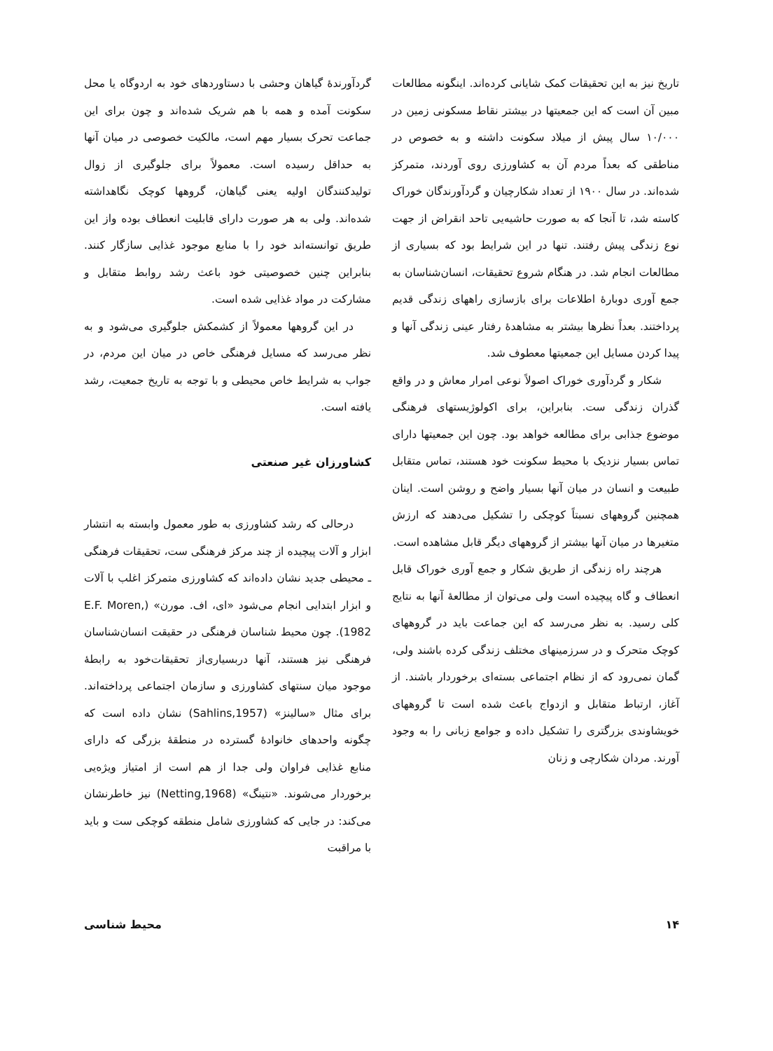تاریخ نیز به این تحقیقات کمک شایانی کرده‌اند. اینگونه مطالعات مبین آن است که این جمعیتها در بیشتر نقاط مسکونی زمین در ۱۰/۰۰۰ سال پیش از میلاد سکونت داشته و به خصوص در مناطقی که بعداً مردم آن به کشاورزی روی آوردند، متمرکز شده‌اند. در سال ۱۹۰۰ از تعداد شکارچیان و گردآورندگان خوراک کاسته شد، تا آنجا که به صورت حاشیه‌یی تاحد انقراض از جهت نوع زندگی پیش رفتند. تنها در این شرایط بود که بسیاری از مطالعات انجام شد. در هنگام شروع تحقیقات، انسان‌شناسان به جمع آوری دوبارهٔ اطلاعات برای بازسازی راههای زندگی قدیم پرداختند. بعداً نظرها بیشتر به مشاهدهٔ رفتار عینی زندگی آنها و پیدا کردن مسایل این جمعیتها معطوف شد.
شکار و گردآوری خوراک اصولاً نوعی امرار معاش و در واقع گذران زندگی ست. بنابراین، برای اکولوژیستهای فرهنگی موضوع جذابی برای مطالعه خواهد بود. چون این جمعیتها دارای تماس بسیار نزدیک با محیط سکونت خود هستند، تماس متقابل طبیعت و انسان در میان آنها بسیار واضح و روشن است. اینان همچنین گروههای نسبتاً کوچکی را تشکیل می‌دهند که ارزش متغیرها در میان آنها بیشتر از گروههای دیگر قابل مشاهده است.
هرچند راه زندگی از طریق شکار و جمع آوری خوراک قابل انعطاف و گاه پیچیده است ولی می‌توان از مطالعهٔ آنها به نتایج کلی رسید. به نظر می‌رسد که این جماعت باید در گروههای کوچک متحرک و در سرزمینهای مختلف زندگی کرده باشند ولی، گمان نمی‌رود که از نظام اجتماعی بسته‌ای برخوردار باشند. از آغاز، ارتباط متقابل و ازدواج باعث شده است تا گروههای خویشاوندی بزرگتری را تشکیل داده و جوامع زبانی را به وجود آورند. مردان شکارچی و زنان
گردآورندهٔ گیاهان وحشی با دستاوردهای خود به اردوگاه یا محل سکونت آمده و همه با هم شریک شده‌اند و چون برای این جماعت تحرک بسیار مهم است، مالکیت خصوصی در میان آنها به حداقل رسیده است. معمولاً برای جلوگیری از زوال تولیدکنندگان اولیه یعنی گیاهان، گروهها کوچک نگاهداشته شده‌اند. ولی به هر صورت دارای قابلیت انعطاف بوده واز این طریق توانسته‌اند خود را با منابع موجود غذایی سازگار کنند. بنابراین چنین خصوصیتی خود باعث رشد روابط متقابل و مشارکت در مواد غذایی شده است.
در این گروهها معمولاً از کشمکش جلوگیری می‌شود و به نظر می‌رسد که مسایل فرهنگی خاص در میان این مردم، در جواب به شرایط خاص محیطی و با توجه به تاریخ جمعیت، رشد یافته است.
کشاورزان غیر صنعتی
درحالی که رشد کشاورزی به طور معمول وابسته به انتشار ابزار و آلات پیچیده از چند مرکز فرهنگی ست، تحقیقات فرهنگی ـ محیطی جدید نشان داده‌اند که کشاورزی متمرکز اغلب با آلات و ابزار ابتدایی انجام می‌شود «ای، اف. مورن» (E.F. Moren, 1982). چون محیط شناسان فرهنگی در حقیقت انسان‌شناسان فرهنگی نیز هستند، آنها دربسیاری‌از تحقیقات‌خود به رابطهٔ موجود میان سنتهای کشاورزی و سازمان اجتماعی پرداخته‌اند. برای مثال «سالینز» (Sahlins,1957) نشان داده است که چگونه واحدهای خانوادهٔ گسترده در منطقهٔ بزرگی که دارای منابع غذایی فراوان ولی جدا از هم است از امتیاز ویژه‌یی برخوردار می‌شوند. «نتینگ» (Netting,1968) نیز خاطرنشان می‌کند: در جایی که کشاورزی شامل منطقه کوچکی ست و باید با مراقبت
۱۴ محیط شناسی